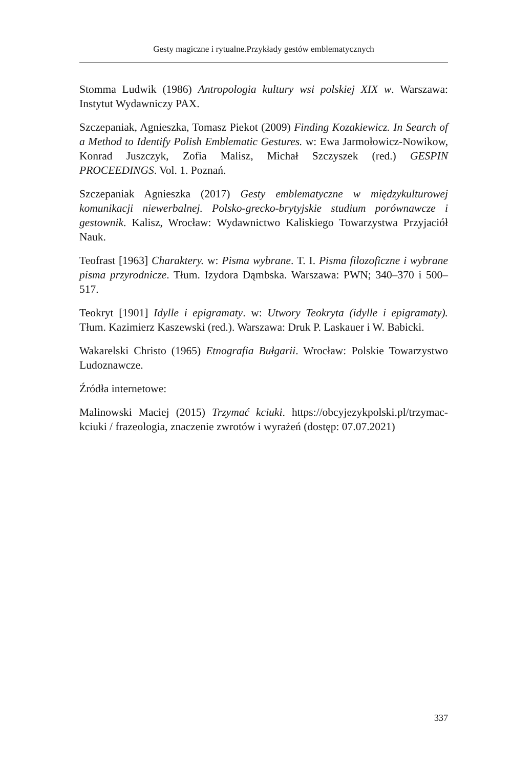Gesty magiczne i rytualne.Przykłady gestów emblematycznych
Stomma Ludwik (1986) Antropologia kultury wsi polskiej XIX w. Warszawa: Instytut Wydawniczy PAX.
Szczepaniak, Agnieszka, Tomasz Piekot (2009) Finding Kozakiewicz. In Search of a Method to Identify Polish Emblematic Gestures. w: Ewa Jarmołowicz-Nowikow, Konrad Juszczyk, Zofia Malisz, Michał Szczyszek (red.) GESPIN PROCEEDINGS. Vol. 1. Poznań.
Szczepaniak Agnieszka (2017) Gesty emblematyczne w międzykulturowej komunikacji niewerbalnej. Polsko-grecko-brytyjskie studium porównawcze i gestownik. Kalisz, Wrocław: Wydawnictwo Kaliskiego Towarzystwa Przyjaciół Nauk.
Teofrast [1963] Charaktery. w: Pisma wybrane. T. I. Pisma filozoficzne i wybrane pisma przyrodnicze. Tłum. Izydora Dąmbska. Warszawa: PWN; 340–370 i 500–517.
Teokryt [1901] Idylle i epigramaty. w: Utwory Teokryta (idylle i epigramaty). Tłum. Kazimierz Kaszewski (red.). Warszawa: Druk P. Laskauer i W. Babicki.
Wakarelski Christo (1965) Etnografia Bułgarii. Wrocław: Polskie Towarzystwo Ludoznawcze.
Źródła internetowe:
Malinowski Maciej (2015) Trzymać kciuki. https://obcyjezykpolski.pl/trzymac-kciuki / frazeologia, znaczenie zwrotów i wyrażeń (dostęp: 07.07.2021)
337